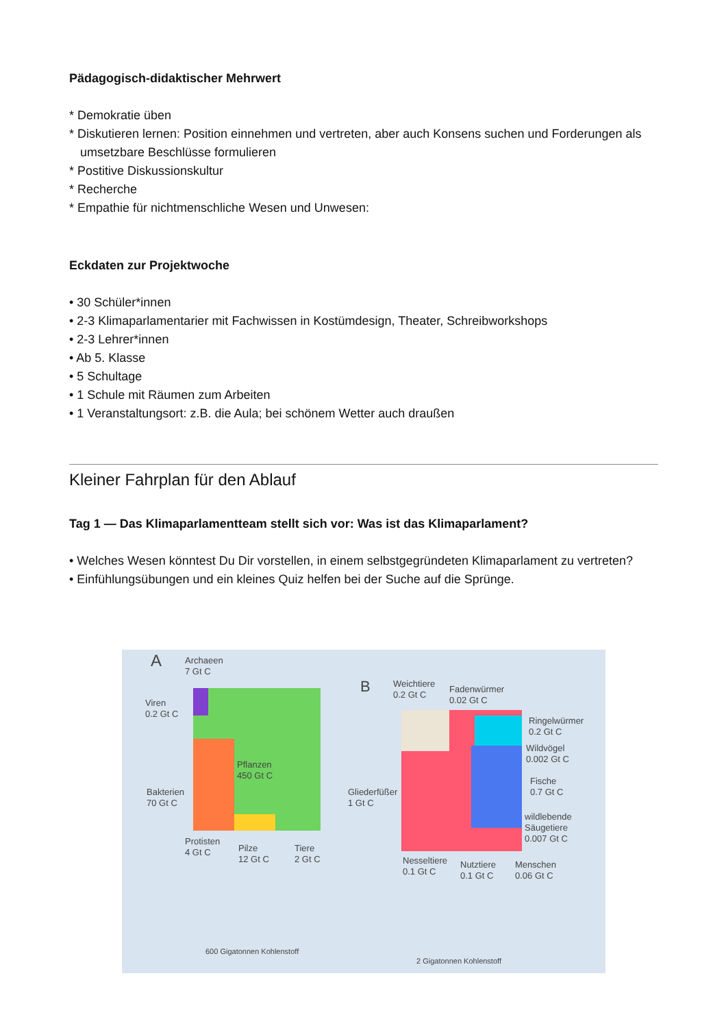Pädagogisch-didaktischer Mehrwert
* Demokratie üben
* Diskutieren lernen: Position einnehmen und vertreten, aber auch Konsens suchen und Forderungen als umsetzbare Beschlüsse formulieren
* Postitive Diskussionskultur
* Recherche
* Empathie für nichtmenschliche Wesen und Unwesen:
Eckdaten zur Projektwoche
• 30 Schüler*innen
• 2-3 Klimaparlamentarier mit Fachwissen in Kostümdesign, Theater, Schreibworkshops
• 2-3 Lehrer*innen
• Ab 5. Klasse
• 5 Schultage
• 1 Schule mit Räumen zum Arbeiten
• 1 Veranstaltungsort: z.B. die Aula; bei schönem Wetter auch draußen
Kleiner Fahrplan für den Ablauf
Tag 1 — Das Klimaparlamentteam stellt sich vor: Was ist das Klimaparlament?
• Welches Wesen könntest Du Dir vorstellen, in einem selbstgegründeten Klimaparlament zu vertreten?
• Einfühlungsübungen und ein kleines Quiz helfen bei der Suche auf die Sprünge.
A Archaeen
7 Gt C
Viren
0.2 Gt C
Pflanzen
450 Gt C
Bakterien
70 Gt C
Protisten
4 Gt C Pilze
12 Gt C
Tiere
2 Gt C
B Weichtiere
0.2 Gt C Fadenwürmer
0.02 Gt C
Ringelwürmer
0.2 Gt C
Wildvögel
0.002 Gt C
Fische
0.7 Gt C Gliederfüßer
1 Gt C
wildlebende
Säugetiere
0.007 Gt C
Nesseltiere
0.1 Gt C
Nutztiere
0.1 Gt C
Menschen
0.06 Gt C
600 Gigatonnen Kohlenstoff
2 Gigatonnen Kohlenstoff